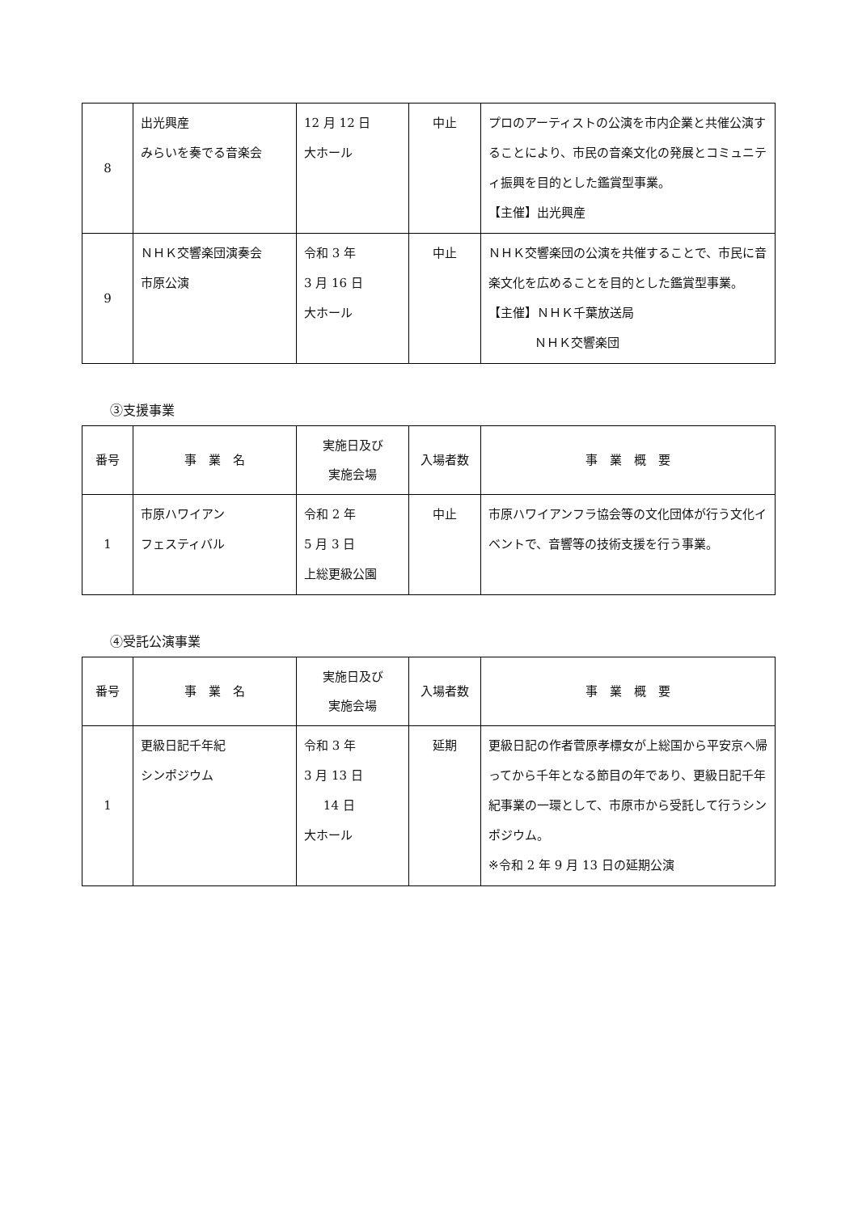| 8 | 出光興産 みらいを奏でる音楽会 | 12 月 12 日 大ホール | 中止 | プロのアーティストの公演を市内企業と共催公演することにより、市民の音楽文化の発展とコミュニティ振興を目的とした鑑賞型事業。 【主催】出光興産 |
| 9 | ＮＨＫ交響楽団演奏会 市原公演 | 令和 3 年 3 月 16 日 大ホール | 中止 | ＮＨＫ交響楽団の公演を共催することで、市民に音楽文化を広めることを目的とした鑑賞型事業。 【主催】ＮＨＫ千葉放送局 ＮＨＫ交響楽団 |
③支援事業
| 番号 | 事 業 名 | 実施日及び 実施会場 | 入場者数 | 事 業 概 要 |
| --- | --- | --- | --- | --- |
| 1 | 市原ハワイアン フェスティバル | 令和 2 年 5 月 3 日 上総更級公園 | 中止 | 市原ハワイアンフラ協会等の文化団体が行う文化イベントで、音響等の技術支援を行う事業。 |
④受託公演事業
| 番号 | 事 業 名 | 実施日及び 実施会場 | 入場者数 | 事 業 概 要 |
| --- | --- | --- | --- | --- |
| 1 | 更級日記千年紀 シンポジウム | 令和 3 年 3 月 13 日 14 日 大ホール | 延期 | 更級日記の作者菅原孝標女が上総国から平安京へ帰ってから千年となる節目の年であり、更級日記千年紀事業の一環として、市原市から受託して行うシンポジウム。 ※令和 2 年 9 月 13 日の延期公演 |